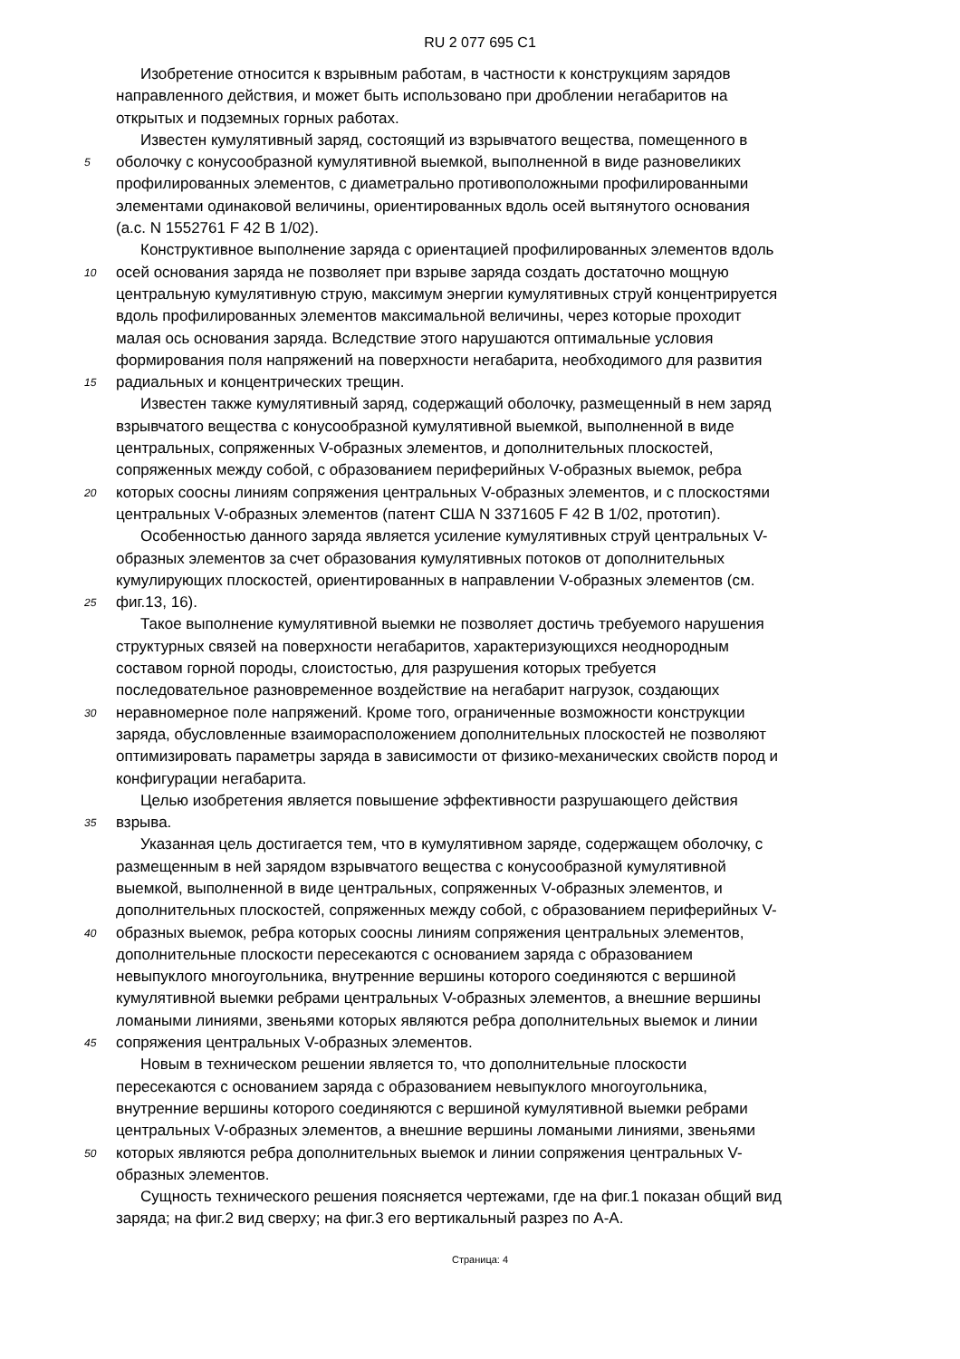RU 2 077 695 C1
Изобретение относится к взрывным работам, в частности к конструкциям зарядов
направленного действия, и может быть использовано при дроблении негабаритов на
открытых и подземных горных работах.
Известен кумулятивный заряд, состоящий из взрывчатого вещества, помещенного в
5 оболочку с конусообразной кумулятивной выемкой, выполненной в виде разновеликих
профилированных элементов, с диаметрально противоположными профилированными
элементами одинаковой величины, ориентированных вдоль осей вытянутого основания
(а.с. N 1552761 F 42 B 1/02).
Конструктивное выполнение заряда с ориентацией профилированных элементов вдоль
10 осей основания заряда не позволяет при взрыве заряда создать достаточно мощную
центральную кумулятивную струю, максимум энергии кумулятивных струй концентрируется
вдоль профилированных элементов максимальной величины, через которые проходит
малая ось основания заряда. Вследствие этого нарушаются оптимальные условия
формирования поля напряжений на поверхности негабарита, необходимого для развития
15 радиальных и концентрических трещин.
Известен также кумулятивный заряд, содержащий оболочку, размещенный в нем заряд
взрывчатого вещества с конусообразной кумулятивной выемкой, выполненной в виде
центральных, сопряженных V-образных элементов, и дополнительных плоскостей,
сопряженных между собой, с образованием периферийных V-образных выемок, ребра
20 которых соосны линиям сопряжения центральных V-образных элементов, и с плоскостями
центральных V-образных элементов (патент США N 3371605 F 42 B 1/02, прототип).
Особенностью данного заряда является усиление кумулятивных струй центральных V-
образных элементов за счет образования кумулятивных потоков от дополнительных
кумулирующих плоскостей, ориентированных в направлении V-образных элементов (см.
25 фиг.13, 16).
Такое выполнение кумулятивной выемки не позволяет достичь требуемого нарушения
структурных связей на поверхности негабаритов, характеризующихся неоднородным
составом горной породы, слоистостью, для разрушения которых требуется
последовательное разновременное воздействие на негабарит нагрузок, создающих
30 неравномерное поле напряжений. Кроме того, ограниченные возможности конструкции
заряда, обусловленные взаиморасположением дополнительных плоскостей не позволяют
оптимизировать параметры заряда в зависимости от физико-механических свойств пород и
конфигурации негабарита.
Целью изобретения является повышение эффективности разрушающего действия
35 взрыва.
Указанная цель достигается тем, что в кумулятивном заряде, содержащем оболочку, с
размещенным в ней зарядом взрывчатого вещества с конусообразной кумулятивной
выемкой, выполненной в виде центральных, сопряженных V-образных элементов, и
дополнительных плоскостей, сопряженных между собой, с образованием периферийных V-
40 образных выемок, ребра которых соосны линиям сопряжения центральных элементов,
дополнительные плоскости пересекаются с основанием заряда с образованием
невыпуклого многоугольника, внутренние вершины которого соединяются с вершиной
кумулятивной выемки ребрами центральных V-образных элементов, а внешние вершины
ломаными линиями, звеньями которых являются ребра дополнительных выемок и линии
45 сопряжения центральных V-образных элементов.
Новым в техническом решении является то, что дополнительные плоскости
пересекаются с основанием заряда с образованием невыпуклого многоугольника,
внутренние вершины которого соединяются с вершиной кумулятивной выемки ребрами
центральных V-образных элементов, а внешние вершины ломаными линиями, звеньями
50 которых являются ребра дополнительных выемок и линии сопряжения центральных V-
образных элементов.
Сущность технического решения поясняется чертежами, где на фиг.1 показан общий вид
заряда; на фиг.2 вид сверху; на фиг.3 его вертикальный разрез по А-А.
Страница: 4